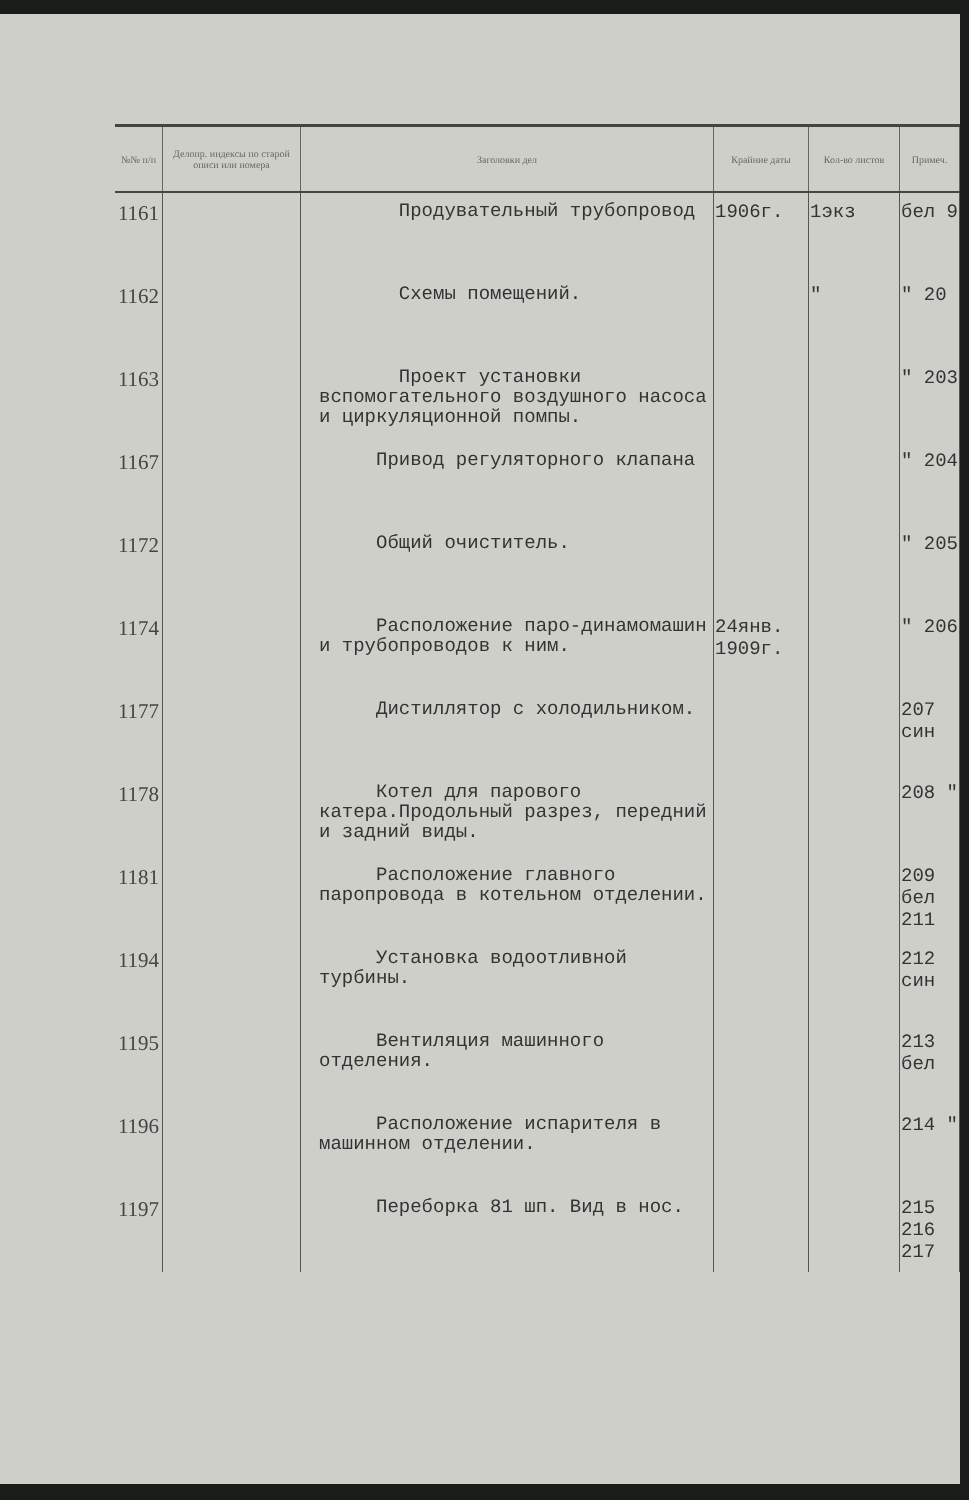| №№ п/п | Делопр. индексы по старой описи или номера | Заголовки дел | Крайние даты | Кол-во листов | Примеч. |
| --- | --- | --- | --- | --- | --- |
| 1161 | | Продувательный трубопровод | 1906г. | 1экз | бел 9 |
| 1162 | | Схемы помещений. | | " | " 20 |
| 1163 | | Проект установки вспомогательного воздушного насоса и циркуляционной помпы. | | | " 203 |
| 1167 | | Привод регуляторного клапана | | | " 204 |
| 1172 | | Общий очиститель. | | | " 205 |
| 1174 | | Расположение паро-динамомашин и трубопроводов к ним. | 24янв. 1909г. | | " 206 |
| 1177 | | Дистиллятор с холодильником. | | | 207 син |
| 1178 | | Котел для парового катера.Продольный разрез, передний и задний виды. | | | 208 " |
| 1181 | | Расположение главного паропровода в котельном отделении. | | | 209 бел 211 |
| 1194 | | Установка водоотливной турбины. | | | 212 син |
| 1195 | | Вентиляция машинного отделения. | | | 213 бел |
| 1196 | | Расположение испарителя в машинном отделении. | | | 214 " |
| 1197 | | Переборка 81 шп. Вид в нос. | | | 215 216 217 |